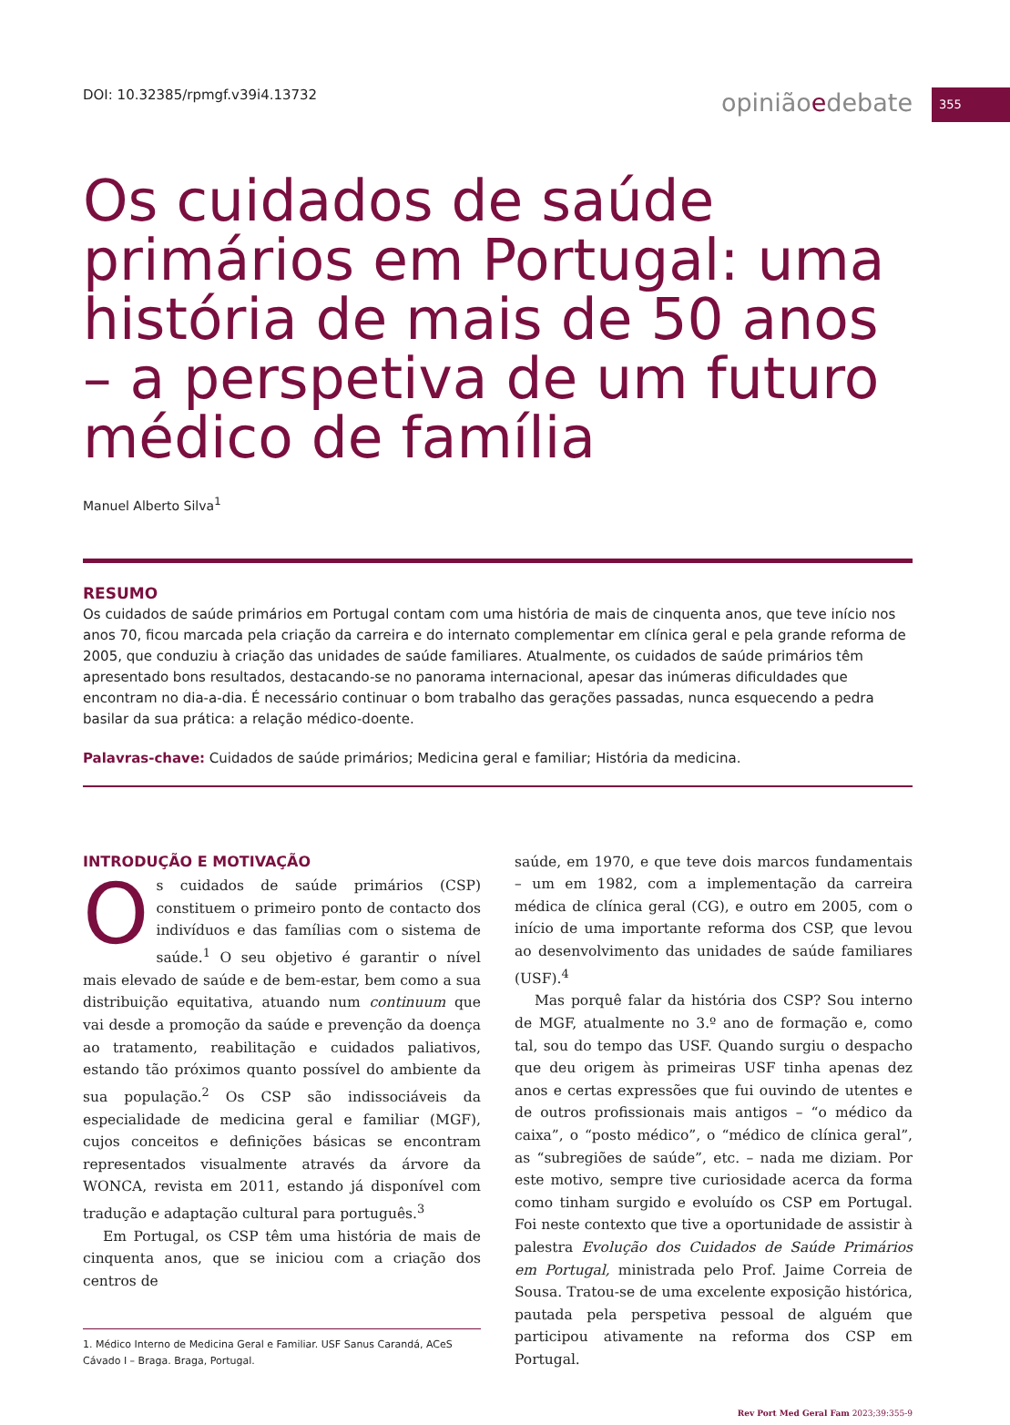355
DOI: 10.32385/rpmgf.v39i4.13732 opiniãoedebate
Os cuidados de saúde primários em Portugal: uma história de mais de 50 anos – a perspetiva de um futuro médico de família
Manuel Alberto Silva<sup>1</sup>
RESUMO
Os cuidados de saúde primários em Portugal contam com uma história de mais de cinquenta anos, que teve início nos anos 70, ficou marcada pela criação da carreira e do internato complementar em clínica geral e pela grande reforma de 2005, que conduziu à criação das unidades de saúde familiares. Atualmente, os cuidados de saúde primários têm apresentado bons resultados, destacando-se no panorama internacional, apesar das inúmeras dificuldades que encontram no dia-a-dia. É necessário continuar o bom trabalho das gerações passadas, nunca esquecendo a pedra basilar da sua prática: a relação médico-doente.
Palavras-chave: Cuidados de saúde primários; Medicina geral e familiar; História da medicina.
INTRODUÇÃO E MOTIVAÇÃO
Os cuidados de saúde primários (CSP) constituem o primeiro ponto de contacto dos indivíduos e das famílias com o sistema de saúde.<sup>1</sup> O seu objetivo é garantir o nível mais elevado de saúde e de bem-estar, bem como a sua distribuição equitativa, atuando num continuum que vai desde a promoção da saúde e prevenção da doença ao tratamento, reabilitação e cuidados paliativos, estando tão próximos quanto possível do ambiente da sua população.<sup>2</sup> Os CSP são indissociáveis da especialidade de medicina geral e familiar (MGF), cujos conceitos e definições básicas se encontram representados visualmente através da árvore da WONCA, revista em 2011, estando já disponível com tradução e adaptação cultural para português.<sup>3</sup>
Em Portugal, os CSP têm uma história de mais de cinquenta anos, que se iniciou com a criação dos centros de
1. Médico Interno de Medicina Geral e Familiar. USF Sanus Carandá, ACeS Cávado I – Braga. Braga, Portugal.
saúde, em 1970, e que teve dois marcos fundamentais – um em 1982, com a implementação da carreira médica de clínica geral (CG), e outro em 2005, com o início de uma importante reforma dos CSP, que levou ao desenvolvimento das unidades de saúde familiares (USF).<sup>4</sup>
Mas porquê falar da história dos CSP? Sou interno de MGF, atualmente no 3.º ano de formação e, como tal, sou do tempo das USF. Quando surgiu o despacho que deu origem às primeiras USF tinha apenas dez anos e certas expressões que fui ouvindo de utentes e de outros profissionais mais antigos – “o médico da caixa”, o “posto médico”, o “médico de clínica geral”, as “subregiões de saúde”, etc. – nada me diziam. Por este motivo, sempre tive curiosidade acerca da forma como tinham surgido e evoluído os CSP em Portugal. Foi neste contexto que tive a oportunidade de assistir à palestra Evolução dos Cuidados de Saúde Primários em Portugal, ministrada pelo Prof. Jaime Correia de Sousa. Tratou-se de uma excelente exposição histórica, pautada pela perspetiva pessoal de alguém que participou ativamente na reforma dos CSP em Portugal.
Rev Port Med Geral Fam 2023;39:355-9